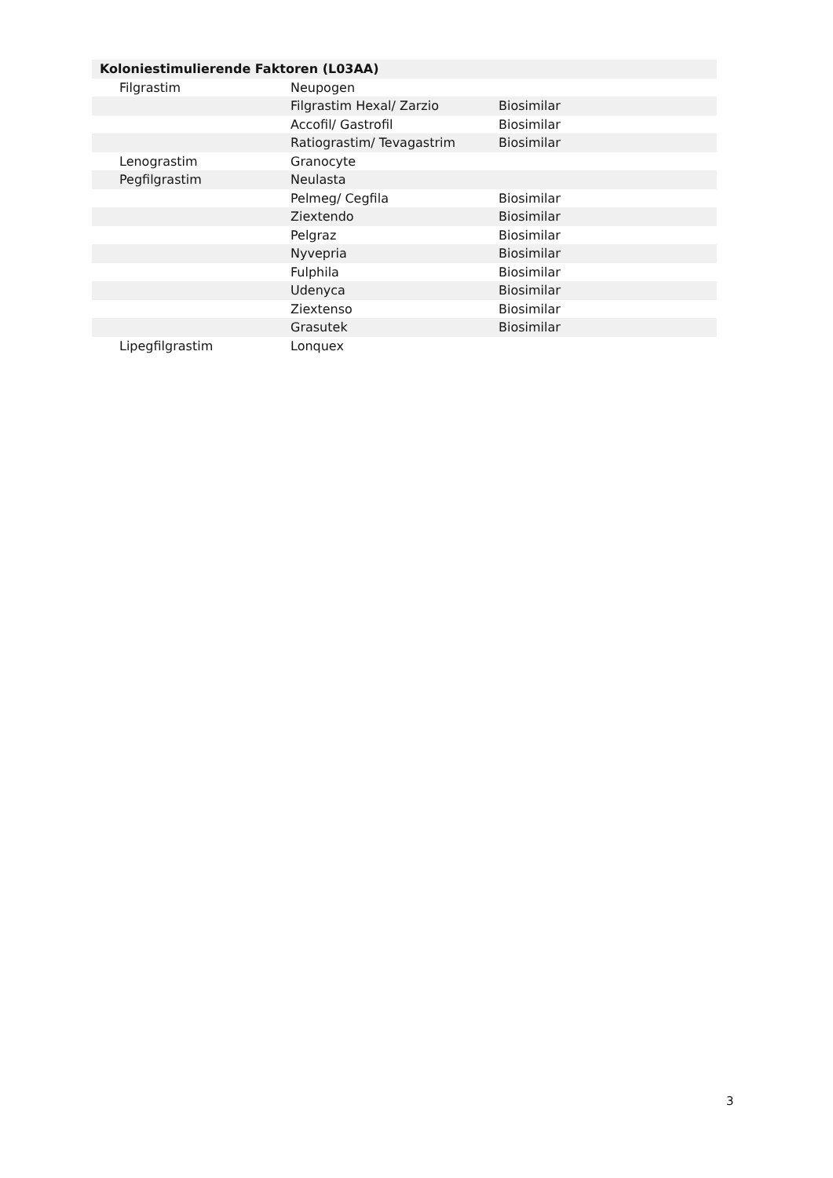| Koloniestimulierende Faktoren (L03AA) | | |
| --- | --- | --- |
| Filgrastim | Neupogen | |
| | Filgrastim Hexal/ Zarzio | Biosimilar |
| | Accofil/ Gastrofil | Biosimilar |
| | Ratiograstim/ Tevagastrim | Biosimilar |
| Lenograstim | Granocyte | |
| Pegfilgrastim | Neulasta | |
| | Pelmeg/ Cegfila | Biosimilar |
| | Ziextendo | Biosimilar |
| | Pelgraz | Biosimilar |
| | Nyvepria | Biosimilar |
| | Fulphila | Biosimilar |
| | Udenyca | Biosimilar |
| | Ziextenso | Biosimilar |
| | Grasutek | Biosimilar |
| Lipegfilgrastim | Lonquex | |
3